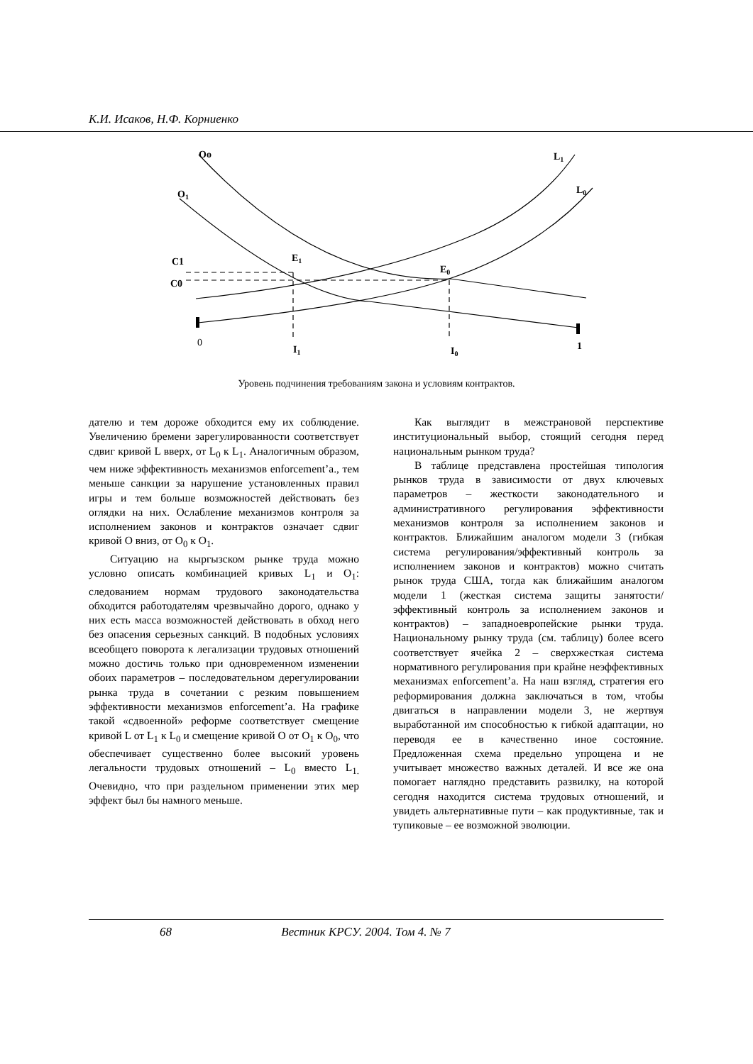К.И. Исаков, Н.Ф. Корниенко
Oo
O1
L1
L0
C1
C0
E1
E0
0
I1
I0
1
Уровень подчинения требованиям закона и условиям контрактов.
дателю и тем дороже обходится ему их соблюдение. Увеличению бремени зарегулированности соответствует сдвиг кривой L вверх, от L<sub>0</sub> к L<sub>1</sub>. Аналогичным образом, чем ниже эффективность механизмов enforcement’а., тем меньше санкции за нарушение установленных правил игры и тем больше возможностей действовать без оглядки на них. Ослабление механизмов контроля за исполнением законов и контрактов означает сдвиг кривой O вниз, от O<sub>0</sub> к O<sub>1</sub>.
Ситуацию на кыргызском рынке труда можно условно описать комбинацией кривых L<sub>1</sub> и O<sub>1</sub>: следованием нормам трудового законодательства обходится работодателям чрезвычайно дорого, однако у них есть масса возможностей действовать в обход него без опасения серьезных санкций. В подобных условиях всеобщего поворота к легализации трудовых отношений можно достичь только при одновременном изменении обоих параметров – последовательном дерегулировании рынка труда в сочетании с резким повышением эффективности механизмов enforcement’а. На графике такой «сдвоенной» реформе соответствует смещение кривой L от L<sub>1</sub> к L<sub>0</sub> и смещение кривой O от O<sub>1</sub> к O<sub>0</sub>, что обеспечивает существенно более высокий уровень легальности трудовых отношений – L<sub>0</sub> вместо L<sub>1.</sub> Очевидно, что при раздельном применении этих мер эффект был бы намного меньше.
Как выглядит в межстрановой перспективе институциональный выбор, стоящий сегодня перед национальным рынком труда?
В таблице представлена простейшая типология рынков труда в зависимости от двух ключевых параметров – жесткости законодательного и административного регулирования эффективности механизмов контроля за исполнением законов и контрактов. Ближайшим аналогом модели 3 (гибкая система регулирования/эффективный контроль за исполнением законов и контрактов) можно считать рынок труда США, тогда как ближайшим аналогом модели 1 (жесткая система защиты занятости/эффективный контроль за исполнением законов и контрактов) – западноевропейские рынки труда. Национальному рынку труда (см. таблицу) более всего соответствует ячейка 2 – сверхжесткая система нормативного регулирования при крайне неэффективных механизмах enforcement’а. На наш взгляд, стратегия его реформирования должна заключаться в том, чтобы двигаться в направлении модели 3, не жертвуя выработанной им способностью к гибкой адаптации, но переводя ее в качественно иное состояние. Предложенная схема предельно упрощена и не учитывает множество важных деталей. И все же она помогает наглядно представить развилку, на которой сегодня находится система трудовых отношений, и увидеть альтернативные пути – как продуктивные, так и тупиковые – ее возможной эволюции.
68 Вестник КРСУ. 2004. Том 4. № 7